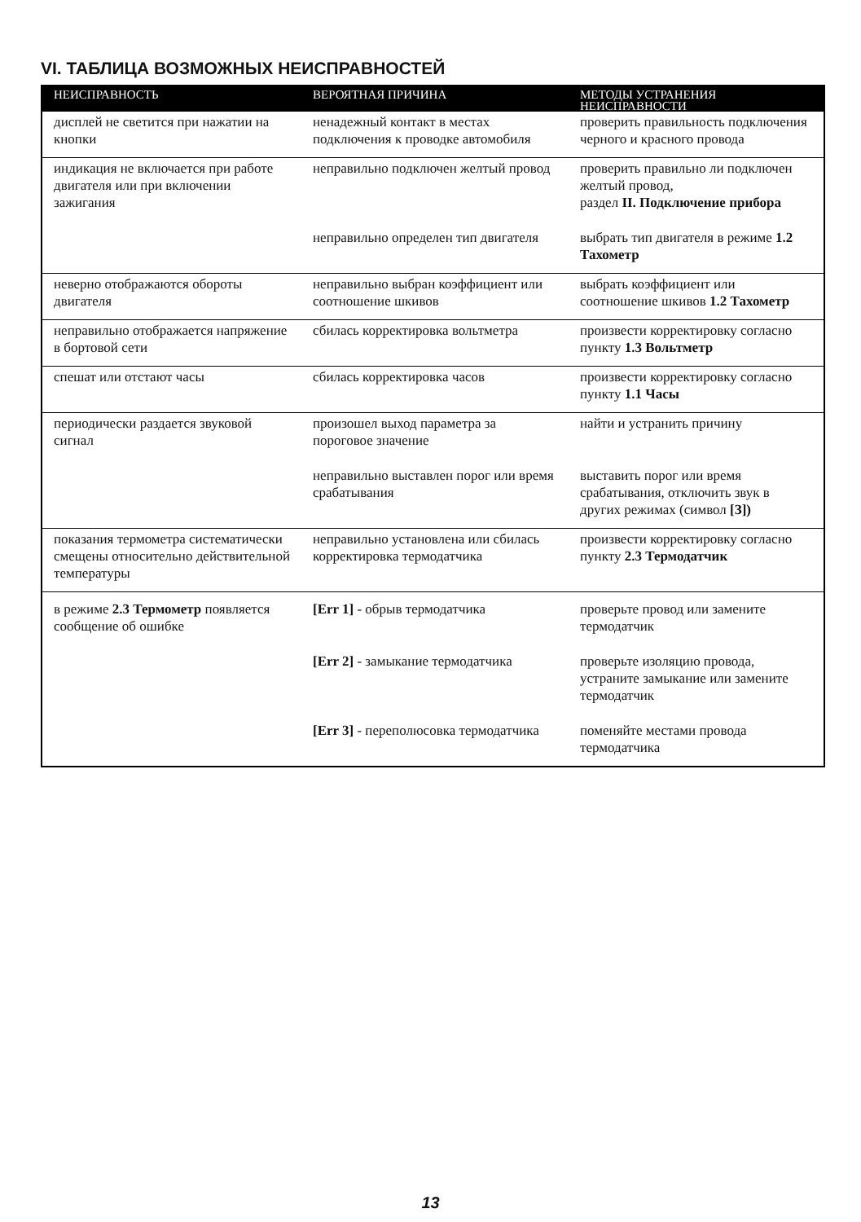VI. ТАБЛИЦА ВОЗМОЖНЫХ НЕИСПРАВНОСТЕЙ
| НЕИСПРАВНОСТЬ | ВЕРОЯТНАЯ ПРИЧИНА | МЕТОДЫ УСТРАНЕНИЯ НЕИСПРАВНОСТИ |
| --- | --- | --- |
| дисплей не светится при нажатии на кнопки | ненадежный контакт в местах подключения к проводке автомобиля | проверить правильность подключения черного и красного провода |
| индикация не включается при работе двигателя или при включении зажигания | неправильно подключен желтый провод | проверить правильно ли подключен желтый провод, раздел II. Подключение прибора |
| | неправильно определен тип двигателя | выбрать тип двигателя в режиме 1.2 Тахометр |
| неверно отображаются обороты двигателя | неправильно выбран коэффициент или соотношение шкивов | выбрать коэффициент или соотношение шкивов 1.2 Тахометр |
| неправильно отображается напряжение в бортовой сети | сбилась корректировка вольтметра | произвести корректировку согласно пункту 1.3 Вольтметр |
| спешат или отстают часы | сбилась корректировка часов | произвести корректировку согласно пункту 1.1 Часы |
| периодически раздается звуковой сигнал | произошел выход параметра за пороговое значение | найти и устранить причину |
| | неправильно выставлен порог или время срабатывания | выставить порог или время срабатывания, отключить звук в других режимах (символ [З]) |
| показания термометра систематически смещены относительно действительной температуры | неправильно установлена или сбилась корректировка термодатчика | произвести корректировку согласно пункту 2.3 Термодатчик |
| в режиме 2.3 Термометр появляется сообщение об ошибке | [Err 1] - обрыв термодатчика | проверьте провод или замените термодатчик |
| | [Err 2] - замыкание термодатчика | проверьте изоляцию провода, устраните замыкание или замените термодатчик |
| | [Err 3] - переполюсовка термодатчика | поменяйте местами провода термодатчика |
13